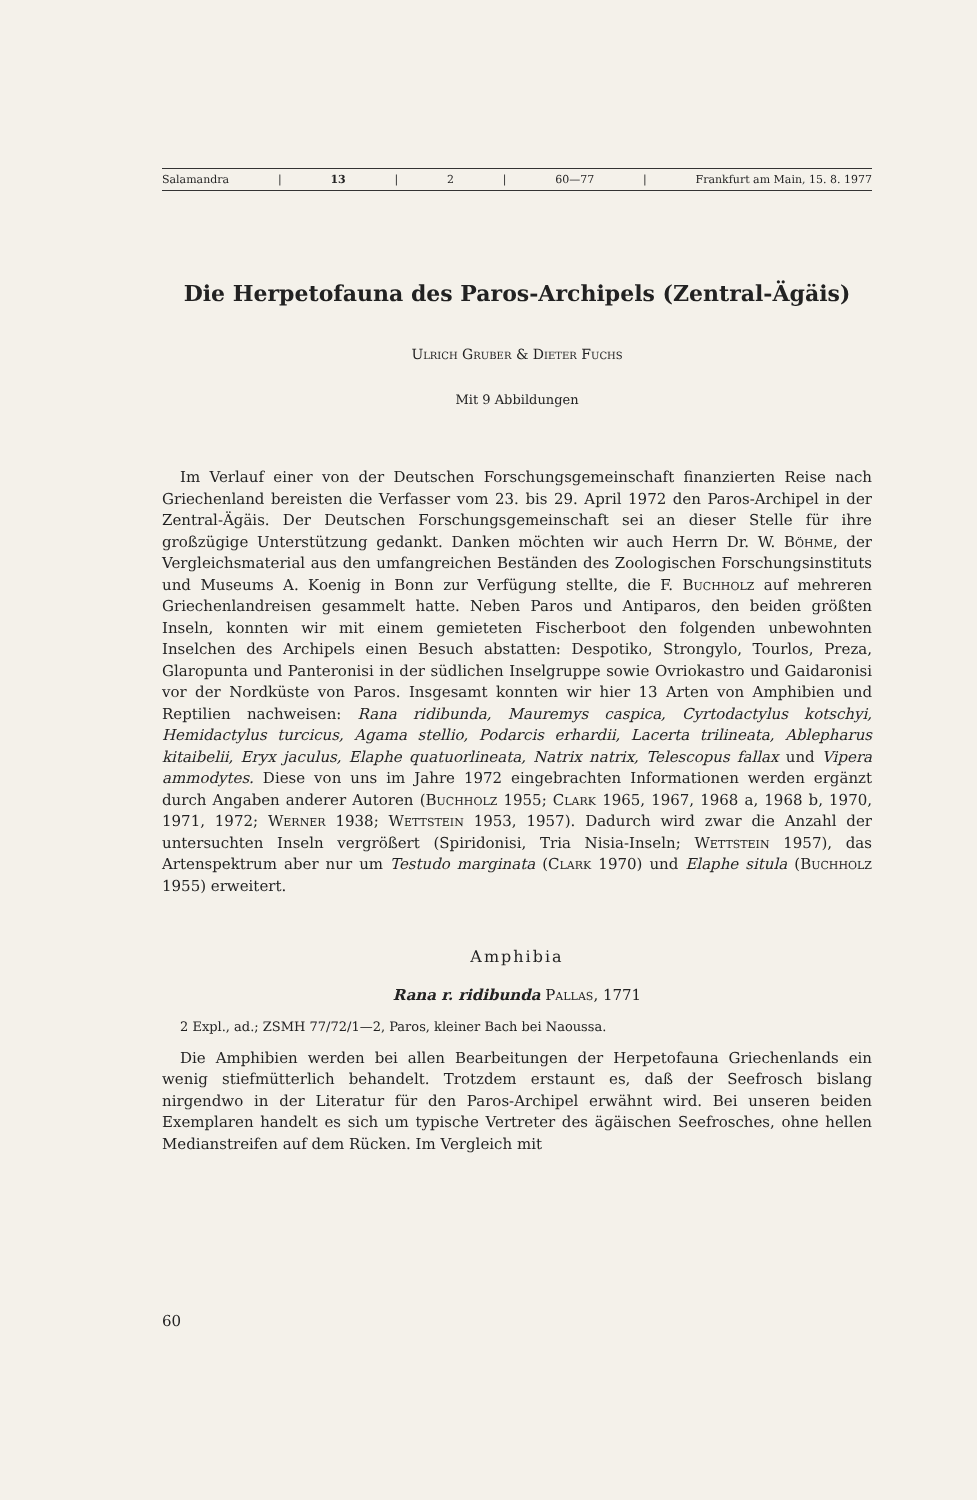Salamandra | 13 | 2 | 60—77 | Frankfurt am Main, 15. 8. 1977
Die Herpetofauna des Paros-Archipels (Zentral-Ägäis)
Ulrich Gruber & Dieter Fuchs
Mit 9 Abbildungen
Im Verlauf einer von der Deutschen Forschungsgemeinschaft finanzierten Reise nach Griechenland bereisten die Verfasser vom 23. bis 29. April 1972 den Paros-Archipel in der Zentral-Ägäis. Der Deutschen Forschungsgemeinschaft sei an dieser Stelle für ihre großzügige Unterstützung gedankt. Danken möchten wir auch Herrn Dr. W. Böhme, der Vergleichsmaterial aus den umfangreichen Beständen des Zoologischen Forschungsinstituts und Museums A. Koenig in Bonn zur Verfügung stellte, die F. Buchholz auf mehreren Griechenlandreisen gesammelt hatte. Neben Paros und Antiparos, den beiden größten Inseln, konnten wir mit einem gemieteten Fischerboot den folgenden unbewohnten Inselchen des Archipels einen Besuch abstatten: Despotiko, Strongylo, Tourlos, Preza, Glaropunta und Panteronisi in der südlichen Inselgruppe sowie Ovriokastro und Gaidaronisi vor der Nordküste von Paros. Insgesamt konnten wir hier 13 Arten von Amphibien und Reptilien nachweisen: Rana ridibunda, Mauremys caspica, Cyrtodactylus kotschyi, Hemidactylus turcicus, Agama stellio, Podarcis erhardii, Lacerta trilineata, Ablepharus kitaibelii, Eryx jaculus, Elaphe quatuorlineata, Natrix natrix, Telescopus fallax und Vipera ammodytes. Diese von uns im Jahre 1972 eingebrachten Informationen werden ergänzt durch Angaben anderer Autoren (Buchholz 1955; Clark 1965, 1967, 1968 a, 1968 b, 1970, 1971, 1972; Werner 1938; Wettstein 1953, 1957). Dadurch wird zwar die Anzahl der untersuchten Inseln vergrößert (Spiridonisi, Tria Nisia-Inseln; Wettstein 1957), das Artenspektrum aber nur um Testudo marginata (Clark 1970) und Elaphe situla (Buchholz 1955) erweitert.
Amphibia
Rana r. ridibunda Pallas, 1771
2 Expl., ad.; ZSMH 77/72/1—2, Paros, kleiner Bach bei Naoussa.
Die Amphibien werden bei allen Bearbeitungen der Herpetofauna Griechenlands ein wenig stiefmütterlich behandelt. Trotzdem erstaunt es, daß der Seefrosch bislang nirgendwo in der Literatur für den Paros-Archipel erwähnt wird. Bei unseren beiden Exemplaren handelt es sich um typische Vertreter des ägäischen Seefrosches, ohne hellen Medianstreifen auf dem Rücken. Im Vergleich mit
60